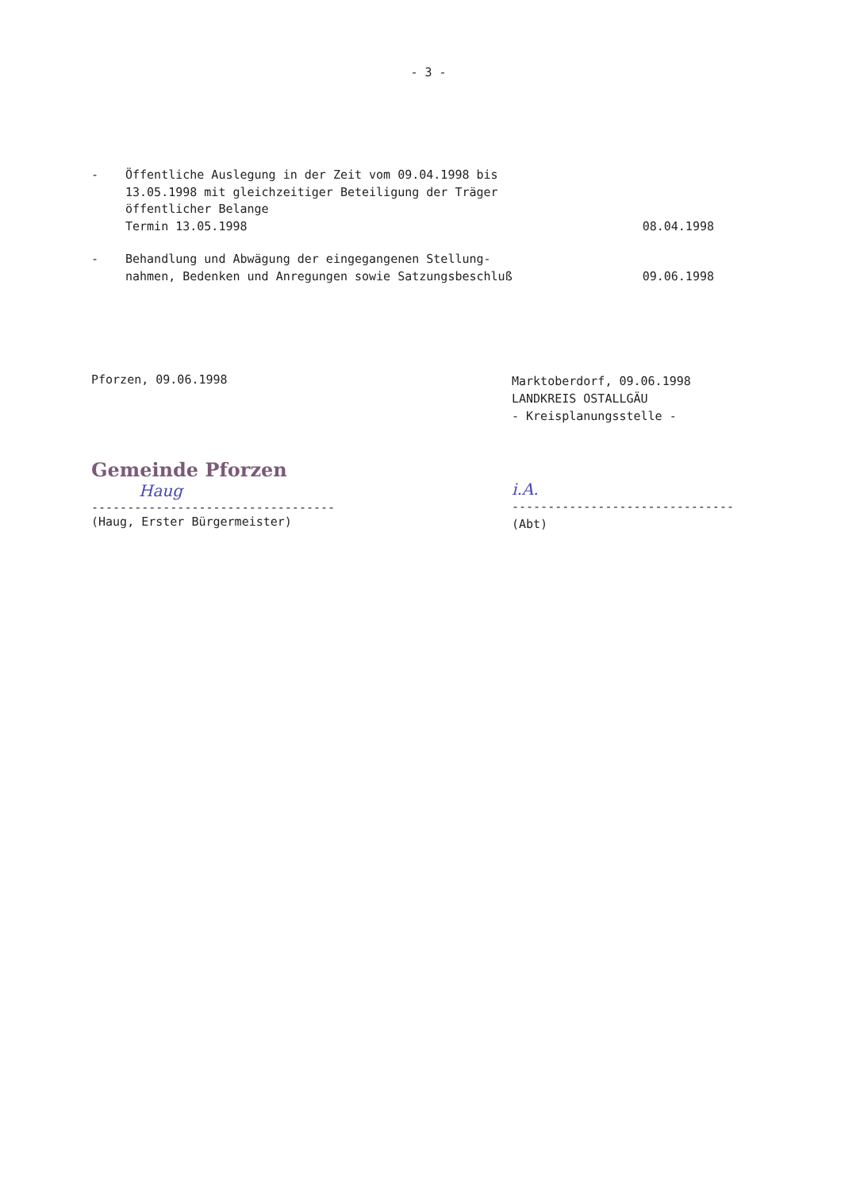- 3 -
- Öffentliche Auslegung in der Zeit vom 09.04.1998 bis
13.05.1998 mit gleichzeitiger Beteiligung der Träger
öffentlicher Belange
Termin 13.05.1998
08.04.1998
- Behandlung und Abwägung der eingegangenen Stellung-
nahmen, Bedenken und Anregungen sowie Satzungsbeschluß
09.06.1998
Pforzen, 09.06.1998
Gemeinde Pforzen
Haug
----------------------------------
(Haug, Erster Bürgermeister)
Marktoberdorf, 09.06.1998
LANDKREIS OSTALLGÄU
- Kreisplanungsstelle -
i.A.
-------------------------------
(Abt)